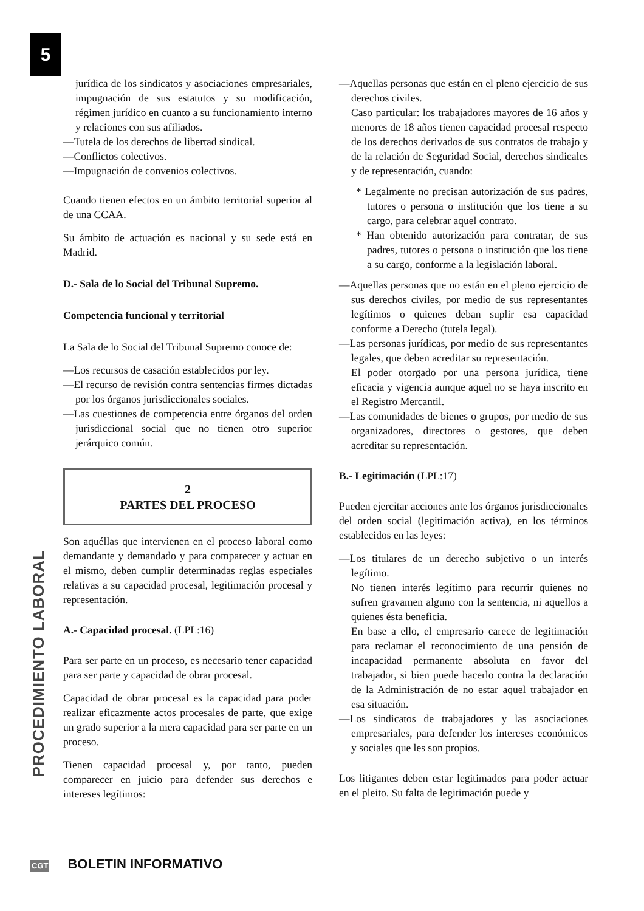5
PROCEDIMIENTO LABORAL
jurídica de los sindicatos y asociaciones empresariales, impugnación de sus estatutos y su modificación, régimen jurídico en cuanto a su funcionamiento interno y relaciones con sus afiliados.
—Tutela de los derechos de libertad sindical.
—Conflictos colectivos.
—Impugnación de convenios colectivos.
Cuando tienen efectos en un ámbito territorial superior al de una CCAA.
Su ámbito de actuación es nacional y su sede está en Madrid.
D.- Sala de lo Social del Tribunal Supremo.
Competencia funcional y territorial
La Sala de lo Social del Tribunal Supremo conoce de:
—Los recursos de casación establecidos por ley.
—El recurso de revisión contra sentencias firmes dictadas por los órganos jurisdiccionales sociales.
—Las cuestiones de competencia entre órganos del orden jurisdiccional social que no tienen otro superior jerárquico común.
2
PARTES DEL PROCESO
Son aquéllas que intervienen en el proceso laboral como demandante y demandado y para comparecer y actuar en el mismo, deben cumplir determinadas reglas especiales relativas a su capacidad procesal, legitimación procesal y representación.
A.- Capacidad procesal. (LPL:16)
Para ser parte en un proceso, es necesario tener capacidad para ser parte y capacidad de obrar procesal.
Capacidad de obrar procesal es la capacidad para poder realizar eficazmente actos procesales de parte, que exige un grado superior a la mera capacidad para ser parte en un proceso.
Tienen capacidad procesal y, por tanto, pueden comparecer en juicio para defender sus derechos e intereses legítimos:
—Aquellas personas que están en el pleno ejercicio de sus derechos civiles.
Caso particular: los trabajadores mayores de 16 años y menores de 18 años tienen capacidad procesal respecto de los derechos derivados de sus contratos de trabajo y de la relación de Seguridad Social, derechos sindicales y de representación, cuando:
* Legalmente no precisan autorización de sus padres, tutores o persona o institución que los tiene a su cargo, para celebrar aquel contrato.
* Han obtenido autorización para contratar, de sus padres, tutores o persona o institución que los tiene a su cargo, conforme a la legislación laboral.
—Aquellas personas que no están en el pleno ejercicio de sus derechos civiles, por medio de sus representantes legítimos o quienes deban suplir esa capacidad conforme a Derecho (tutela legal).
—Las personas jurídicas, por medio de sus representantes legales, que deben acreditar su representación.
El poder otorgado por una persona jurídica, tiene eficacia y vigencia aunque aquel no se haya inscrito en el Registro Mercantil.
—Las comunidades de bienes o grupos, por medio de sus organizadores, directores o gestores, que deben acreditar su representación.
B.- Legitimación (LPL:17)
Pueden ejercitar acciones ante los órganos jurisdiccionales del orden social (legitimación activa), en los términos establecidos en las leyes:
—Los titulares de un derecho subjetivo o un interés legítimo.
No tienen interés legítimo para recurrir quienes no sufren gravamen alguno con la sentencia, ni aquellos a quienes ésta beneficia.
En base a ello, el empresario carece de legitimación para reclamar el reconocimiento de una pensión de incapacidad permanente absoluta en favor del trabajador, si bien puede hacerlo contra la declaración de la Administración de no estar aquel trabajador en esa situación.
—Los sindicatos de trabajadores y las asociaciones empresariales, para defender los intereses económicos y sociales que les son propios.
Los litigantes deben estar legitimados para poder actuar en el pleito. Su falta de legitimación puede y
CGT BOLETIN INFORMATIVO